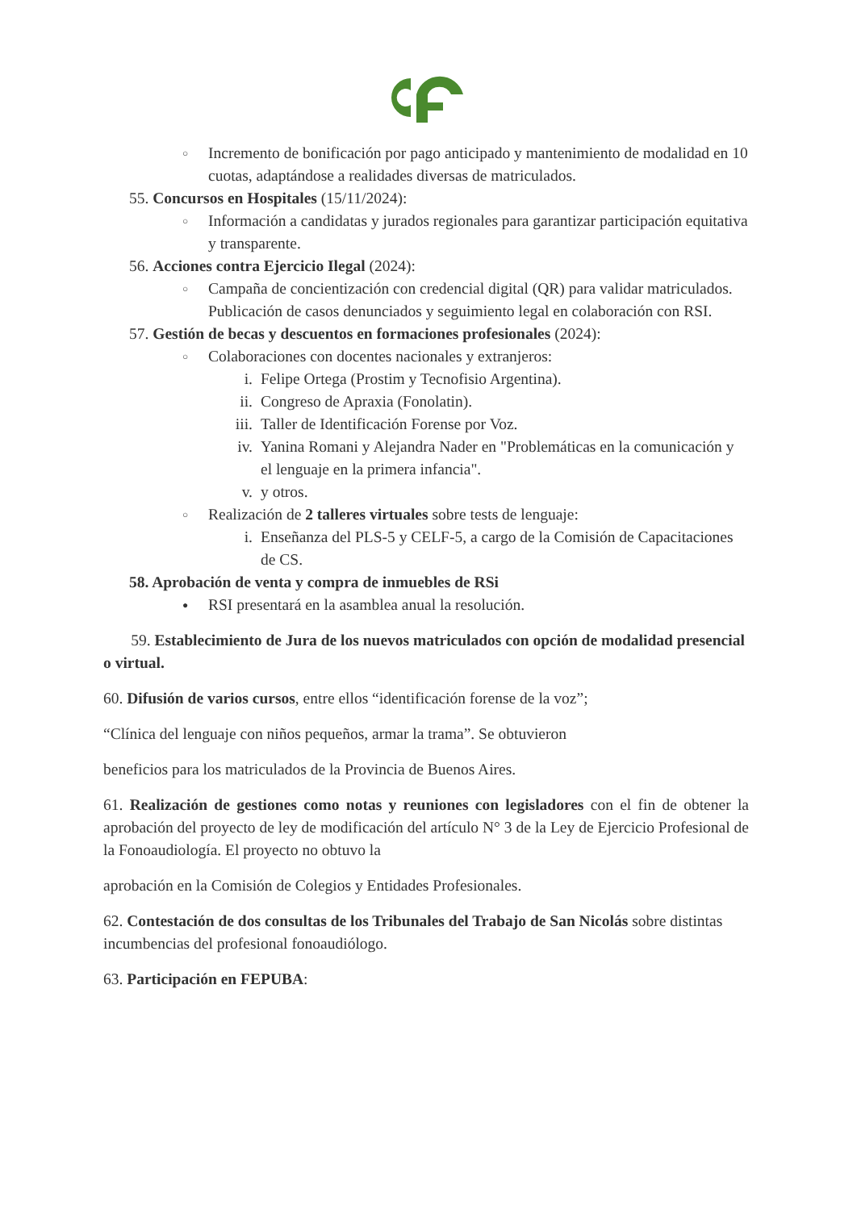○ Incremento de bonificación por pago anticipado y mantenimiento de modalidad en 10 cuotas, adaptándose a realidades diversas de matriculados.
55. Concursos en Hospitales (15/11/2024):
○ Información a candidatas y jurados regionales para garantizar participación equitativa y transparente.
56. Acciones contra Ejercicio Ilegal (2024):
○ Campaña de concientización con credencial digital (QR) para validar matriculados. Publicación de casos denunciados y seguimiento legal en colaboración con RSI.
57. Gestión de becas y descuentos en formaciones profesionales (2024):
○ Colaboraciones con docentes nacionales y extranjeros:
i. Felipe Ortega (Prostim y Tecnofisio Argentina).
ii. Congreso de Apraxia (Fonolatin).
iii. Taller de Identificación Forense por Voz.
iv. Yanina Romani y Alejandra Nader en "Problemáticas en la comunicación y el lenguaje en la primera infancia".
v. y otros.
○ Realización de 2 talleres virtuales sobre tests de lenguaje:
i. Enseñanza del PLS-5 y CELF-5, a cargo de la Comisión de Capacitaciones de CS.
58. Aprobación de venta y compra de inmuebles de RSi
● RSI presentará en la asamblea anual la resolución.
59. Establecimiento de Jura de los nuevos matriculados con opción de modalidad presencial o virtual.
60. Difusión de varios cursos, entre ellos “identificación forense de la voz”;
“Clínica del lenguaje con niños pequeños, armar la trama”. Se obtuvieron
beneficios para los matriculados de la Provincia de Buenos Aires.
61. Realización de gestiones como notas y reuniones con legisladores con el fin de obtener la aprobación del proyecto de ley de modificación del artículo N° 3 de la Ley de Ejercicio Profesional de la Fonoaudiología. El proyecto no obtuvo la
aprobación en la Comisión de Colegios y Entidades Profesionales.
62. Contestación de dos consultas de los Tribunales del Trabajo de San Nicolás sobre distintas incumbencias del profesional fonoaudiólogo.
63. Participación en FEPUBA: